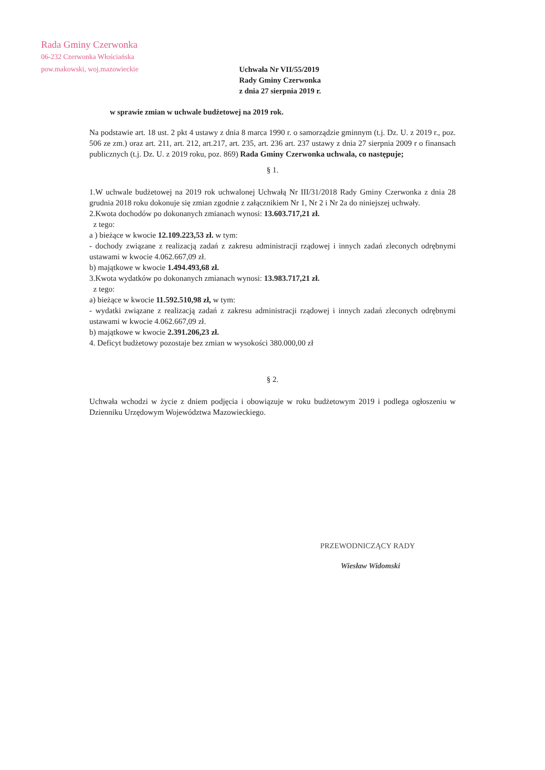Rada Gminy Czerwonka
06-232 Czerwonka Włościańska
pow.makowski, woj.mazowieckie
Uchwała Nr VII/55/2019
Rady Gminy Czerwonka
z dnia 27 sierpnia 2019 r.
w sprawie zmian w uchwale budżetowej na 2019 rok.
Na podstawie art. 18 ust. 2 pkt 4 ustawy z dnia 8 marca 1990 r. o samorządzie gminnym (t.j. Dz. U. z 2019 r., poz. 506 ze zm.) oraz art. 211, art. 212, art.217, art. 235, art. 236 art. 237 ustawy z dnia 27 sierpnia 2009 r o finansach publicznych (t.j. Dz. U. z 2019 roku, poz. 869) Rada Gminy Czerwonka uchwala, co następuje;
§ 1.
1.W uchwale budżetowej na 2019 rok uchwalonej Uchwałą Nr III/31/2018 Rady Gminy Czerwonka z dnia 28 grudnia 2018 roku dokonuje się zmian zgodnie z załącznikiem Nr 1, Nr 2 i Nr 2a do niniejszej uchwały.
2.Kwota dochodów po dokonanych zmianach wynosi: 13.603.717,21 zł.
z tego:
a ) bieżące w kwocie 12.109.223,53 zł. w tym:
- dochody związane z realizacją zadań z zakresu administracji rządowej i innych zadań zleconych odrębnymi ustawami w kwocie 4.062.667,09 zł.
b) majątkowe w kwocie 1.494.493,68 zł.
3.Kwota wydatków po dokonanych zmianach wynosi: 13.983.717,21 zł.
z tego:
a) bieżące w kwocie 11.592.510,98 zł, w tym:
- wydatki związane z realizacją zadań z zakresu administracji rządowej i innych zadań zleconych odrębnymi ustawami w kwocie 4.062.667,09 zł.
b) majątkowe w kwocie 2.391.206,23 zł.
4. Deficyt budżetowy pozostaje bez zmian w wysokości 380.000,00 zł
§ 2.
Uchwała wchodzi w życie z dniem podjęcia i obowiązuje w roku budżetowym 2019 i podlega ogłoszeniu w Dzienniku Urzędowym Województwa Mazowieckiego.
PRZEWODNICZĄCY RADY
Wiesław Widomski